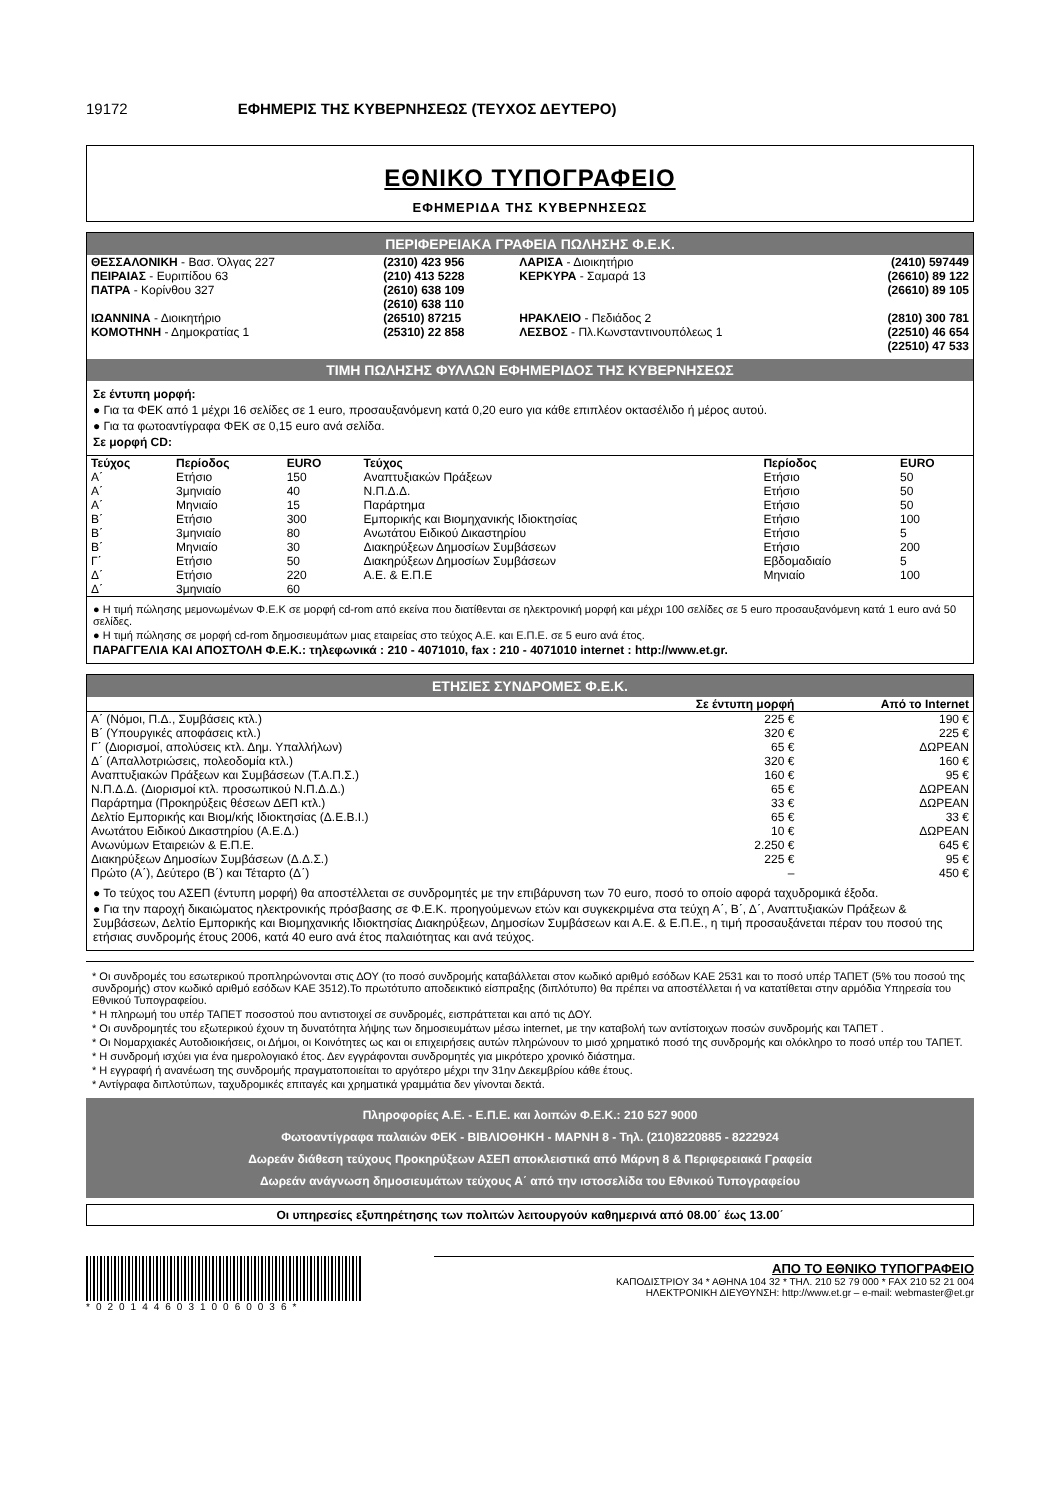19172 ΕΦΗΜΕΡΙΣ ΤΗΣ ΚΥΒΕΡΝΗΣΕΩΣ (ΤΕΥΧΟΣ ΔΕΥΤΕΡΟ)
ΕΘΝΙΚΟ ΤΥΠΟΓΡΑΦΕΙΟ
ΕΦΗΜΕΡΙΔΑ ΤΗΣ ΚΥΒΕΡΝΗΣΕΩΣ
ΠΕΡΙΦΕΡΕΙΑΚΑ ΓΡΑΦΕΙΑ ΠΩΛΗΣΗΣ Φ.Ε.Κ.
| ΘΕΣΣΑΛΟΝΙΚΗ - Βασ. Όλγας 227 | (2310) 423 956 | ΛΑΡΙΣΑ - Διοικητήριο | (2410) 597449 |
| ΠΕΙΡΑΙΑΣ - Ευριπίδου 63 | (210) 413 5228 | ΚΕΡΚΥΡΑ - Σαμαρά 13 | (26610) 89 122 |
| ΠΑΤΡΑ - Κορίνθου 327 | (2610) 638 109 (2610) 638 110 | | (26610) 89 105 |
| ΙΩΑΝΝΙΝΑ - Διοικητήριο | (26510) 87215 | ΗΡΑΚΛΕΙΟ - Πεδιάδος 2 | (2810) 300 781 |
| ΚΟΜΟΤΗΝΗ - Δημοκρατίας 1 | (25310) 22 858 | ΛΕΣΒΟΣ - Πλ.Κωνσταντινουπόλεως 1 | (22510) 46 654 (22510) 47 533 |
ΤΙΜΗ ΠΩΛΗΣΗΣ ΦΥΛΛΩΝ ΕΦΗΜΕΡΙΔΟΣ ΤΗΣ ΚΥΒΕΡΝΗΣΕΩΣ
Σε έντυπη μορφή:
● Για τα ΦΕΚ από 1 μέχρι 16 σελίδες σε 1 euro, προσαυξανόμενη κατά 0,20 euro για κάθε επιπλέον οκτασέλιδο ή μέρος αυτού.
● Για τα φωτοαντίγραφα ΦΕΚ σε 0,15 euro ανά σελίδα.
Σε μορφή CD:
| Τεύχος | Περίοδος | EURO | Τεύχος | Περίοδος | EURO |
| --- | --- | --- | --- | --- | --- |
| Α΄ Α΄ Α΄ Β΄ Β΄ Β΄ Γ΄ Δ΄ Δ΄ | Ετήσιο 3μηνιαίο Μηνιαίο Ετήσιο 3μηνιαίο Μηνιαίο Ετήσιο Ετήσιο 3μηνιαίο | 150 40 15 300 80 30 50 220 60 | Αναπτυξιακών Πράξεων Ν.Π.Δ.Δ. Παράρτημα Εμπορικής και Βιομηχανικής Ιδιοκτησίας Ανωτάτου Ειδικού Δικαστηρίου Διακηρύξεων Δημοσίων Συμβάσεων Διακηρύξεων Δημοσίων Συμβάσεων Α.Ε. & Ε.Π.Ε | Ετήσιο Ετήσιο Ετήσιο Ετήσιο Ετήσιο Ετήσιο Εβδομαδιαίο Μηνιαίο | 50 50 50 100 5 200 5 100 |
● Η τιμή πώλησης μεμονωμένων Φ.Ε.Κ σε μορφή cd-rom από εκείνα που διατίθενται σε ηλεκτρονική μορφή και μέχρι 100 σελίδες σε 5 euro προσαυξανόμενη κατά 1 euro ανά 50 σελίδες.
● Η τιμή πώλησης σε μορφή cd-rom δημοσιευμάτων μιας εταιρείας στο τεύχος Α.Ε. και Ε.Π.Ε. σε 5 euro ανά έτος.
ΠΑΡΑΓΓΕΛΙΑ ΚΑΙ ΑΠΟΣΤΟΛΗ Φ.Ε.Κ.: τηλεφωνικά : 210 - 4071010, fax : 210 - 4071010 internet : http://www.et.gr.
ΕΤΗΣΙΕΣ ΣΥΝΔΡΟΜΕΣ Φ.Ε.Κ.
| | Σε έντυπη μορφή | Από το Internet |
| --- | --- | --- |
| Α΄ (Νόμοι, Π.Δ., Συμβάσεις κτλ.) | 225 € | 190 € |
| Β΄ (Υπουργικές αποφάσεις κτλ.) | 320 € | 225 € |
| Γ΄ (Διορισμοί, απολύσεις κτλ. Δημ. Υπαλλήλων) | 65 € | ΔΩΡΕΑΝ |
| Δ΄ (Απαλλοτριώσεις, πολεοδομία κτλ.) | 320 € | 160 € |
| Αναπτυξιακών Πράξεων και Συμβάσεων (Τ.Α.Π.Σ.) | 160 € | 95 € |
| Ν.Π.Δ.Δ. (Διορισμοί κτλ. προσωπικού Ν.Π.Δ.Δ.) | 65 € | ΔΩΡΕΑΝ |
| Παράρτημα (Προκηρύξεις θέσεων ΔΕΠ κτλ.) | 33 € | ΔΩΡΕΑΝ |
| Δελτίο Εμπορικής και Βιομ/κής Ιδιοκτησίας (Δ.Ε.Β.Ι.) | 65 € | 33 € |
| Ανωτάτου Ειδικού Δικαστηρίου (Α.Ε.Δ.) | 10 € | ΔΩΡΕΑΝ |
| Ανωνύμων Εταιρειών & Ε.Π.Ε. | 2.250 € | 645 € |
| Διακηρύξεων Δημοσίων Συμβάσεων (Δ.Δ.Σ.) | 225 € | 95 € |
| Πρώτο (Α΄), Δεύτερο (Β΄) και Τέταρτο (Δ΄) | – | 450 € |
● Το τεύχος του ΑΣΕΠ (έντυπη μορφή) θα αποστέλλεται σε συνδρομητές με την επιβάρυνση των 70 euro, ποσό το οποίο αφορά ταχυδρομικά έξοδα.
● Για την παροχή δικαιώματος ηλεκτρονικής πρόσβασης σε Φ.Ε.Κ. προηγούμενων ετών και συγκεκριμένα στα τεύχη Α΄, Β΄, Δ΄, Αναπτυξιακών Πράξεων & Συμβάσεων, Δελτίο Εμπορικής και Βιομηχανικής Ιδιοκτησίας Διακηρύξεων, Δημοσίων Συμβάσεων και Α.Ε. & Ε.Π.Ε., η τιμή προσαυξάνεται πέραν του ποσού της ετήσιας συνδρομής έτους 2006, κατά 40 euro ανά έτος παλαιότητας και ανά τεύχος.
* Οι συνδρομές του εσωτερικού προπληρώνονται στις ΔΟΥ (το ποσό συνδρομής καταβάλλεται στον κωδικό αριθμό εσόδων ΚΑΕ 2531 και το ποσό υπέρ ΤΑΠΕΤ (5% του ποσού της συνδρομής) στον κωδικό αριθμό εσόδων ΚΑΕ 3512).Το πρωτότυπο αποδεικτικό είσπραξης (διπλότυπο) θα πρέπει να αποστέλλεται ή να κατατίθεται στην αρμόδια Υπηρεσία του Εθνικού Τυπογραφείου.
* Η πληρωμή του υπέρ ΤΑΠΕΤ ποσοστού που αντιστοιχεί σε συνδρομές, εισπράττεται και από τις ΔΟΥ.
* Οι συνδρομητές του εξωτερικού έχουν τη δυνατότητα λήψης των δημοσιευμάτων μέσω internet, με την καταβολή των αντίστοιχων ποσών συνδρομής και ΤΑΠΕΤ .
* Οι Νομαρχιακές Αυτοδιοικήσεις, οι Δήμοι, οι Κοινότητες ως και οι επιχειρήσεις αυτών πληρώνουν το μισό χρηματικό ποσό της συνδρομής και ολόκληρο το ποσό υπέρ του ΤΑΠΕΤ.
* Η συνδρομή ισχύει για ένα ημερολογιακό έτος. Δεν εγγράφονται συνδρομητές για μικρότερο χρονικό διάστημα.
* Η εγγραφή ή ανανέωση της συνδρομής πραγματοποιείται το αργότερο μέχρι την 31ην Δεκεμβρίου κάθε έτους.
* Αντίγραφα διπλοτύπων, ταχυδρομικές επιταγές και χρηματικά γραμμάτια δεν γίνονται δεκτά.
Πληροφορίες Α.Ε. - Ε.Π.Ε. και λοιπών Φ.Ε.Κ.: 210 527 9000
Φωτοαντίγραφα παλαιών ΦΕΚ - ΒΙΒΛΙΟΘΗΚΗ - ΜΑΡΝΗ 8 - Τηλ. (210)8220885 - 8222924
Δωρεάν διάθεση τεύχους Προκηρύξεων ΑΣΕΠ αποκλειστικά από Μάρνη 8 & Περιφερειακά Γραφεία
Δωρεάν ανάγνωση δημοσιευμάτων τεύχους Α΄ από την ιστοσελίδα του Εθνικού Τυπογραφείου
Οι υπηρεσίες εξυπηρέτησης των πολιτών λειτουργούν καθημερινά από 08.00΄ έως 13.00΄
*02014460310060036*
ΑΠΟ ΤΟ ΕΘΝΙΚΟ ΤΥΠΟΓΡΑΦΕΙΟ
ΚΑΠΟΔΙΣΤΡΙΟΥ 34 * ΑΘΗΝΑ 104 32 * ΤΗΛ. 210 52 79 000 * FAX 210 52 21 004
ΗΛΕΚΤΡΟΝΙΚΗ ΔΙΕΥΘΥΝΣΗ: http://www.et.gr – e-mail: webmaster@et.gr